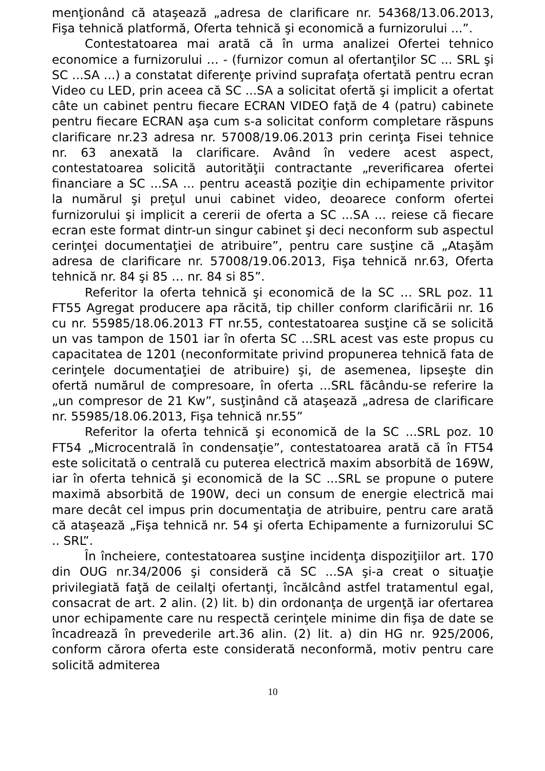menţionând că ataşează „adresa de clarificare nr. 54368/13.06.2013, Fişa tehnică platformă, Oferta tehnică şi economică a furnizorului ...”.
Contestatoarea mai arată că în urma analizei Ofertei tehnico economice a furnizorului … - (furnizor comun al ofertanţilor SC ... SRL şi SC ...SA ...) a constatat diferenţe privind suprafaţa ofertată pentru ecran Video cu LED, prin aceea că SC ...SA a solicitat ofertă şi implicit a ofertat câte un cabinet pentru fiecare ECRAN VIDEO faţă de 4 (patru) cabinete pentru fiecare ECRAN aşa cum s-a solicitat conform completare răspuns clarificare nr.23 adresa nr. 57008/19.06.2013 prin cerinţa Fisei tehnice nr. 63 anexată la clarificare. Având în vedere acest aspect, contestatoarea solicită autorităţii contractante „reverificarea ofertei financiare a SC ...SA ... pentru această poziţie din echipamente privitor la numărul şi preţul unui cabinet video, deoarece conform ofertei furnizorului şi implicit a cererii de oferta a SC ...SA ... reiese că fiecare ecran este format dintr-un singur cabinet şi deci neconform sub aspectul cerinţei documentaţiei de atribuire”, pentru care susţine că „Ataşăm adresa de clarificare nr. 57008/19.06.2013, Fişa tehnică nr.63, Oferta tehnică nr. 84 şi 85 … nr. 84 si 85”.
Referitor la oferta tehnică şi economică de la SC … SRL poz. 11 FT55 Agregat producere apa răcită, tip chiller conform clarificării nr. 16 cu nr. 55985/18.06.2013 FT nr.55, contestatoarea susţine că se solicită un vas tampon de 1501 iar în oferta SC ...SRL acest vas este propus cu capacitatea de 1201 (neconformitate privind propunerea tehnică fata de cerinţele documentaţiei de atribuire) şi, de asemenea, lipseşte din ofertă numărul de compresoare, în oferta ...SRL făcându-se referire la „un compresor de 21 Kw”, susţinând că ataşează „adresa de clarificare nr. 55985/18.06.2013, Fişa tehnică nr.55”
Referitor la oferta tehnică şi economică de la SC ...SRL poz. 10 FT54 „Microcentrală în condensaţie”, contestatoarea arată că în FT54 este solicitată o centrală cu puterea electrică maxim absorbită de 169W, iar în oferta tehnică şi economică de la SC ...SRL se propune o putere maximă absorbită de 190W, deci un consum de energie electrică mai mare decât cel impus prin documentaţia de atribuire, pentru care arată că ataşează „Fişa tehnică nr. 54 şi oferta Echipamente a furnizorului SC .. SRL”.
În încheiere, contestatoarea susţine incidenţa dispoziţiilor art. 170 din OUG nr.34/2006 şi consideră că SC ...SA şi-a creat o situaţie privilegiată faţă de ceilalţi ofertanţi, încălcând astfel tratamentul egal, consacrat de art. 2 alin. (2) lit. b) din ordonanţa de urgenţă iar ofertarea unor echipamente care nu respectă cerinţele minime din fişa de date se încadrează în prevederile art.36 alin. (2) lit. a) din HG nr. 925/2006, conform cărora oferta este considerată neconformă, motiv pentru care solicită admiterea
10